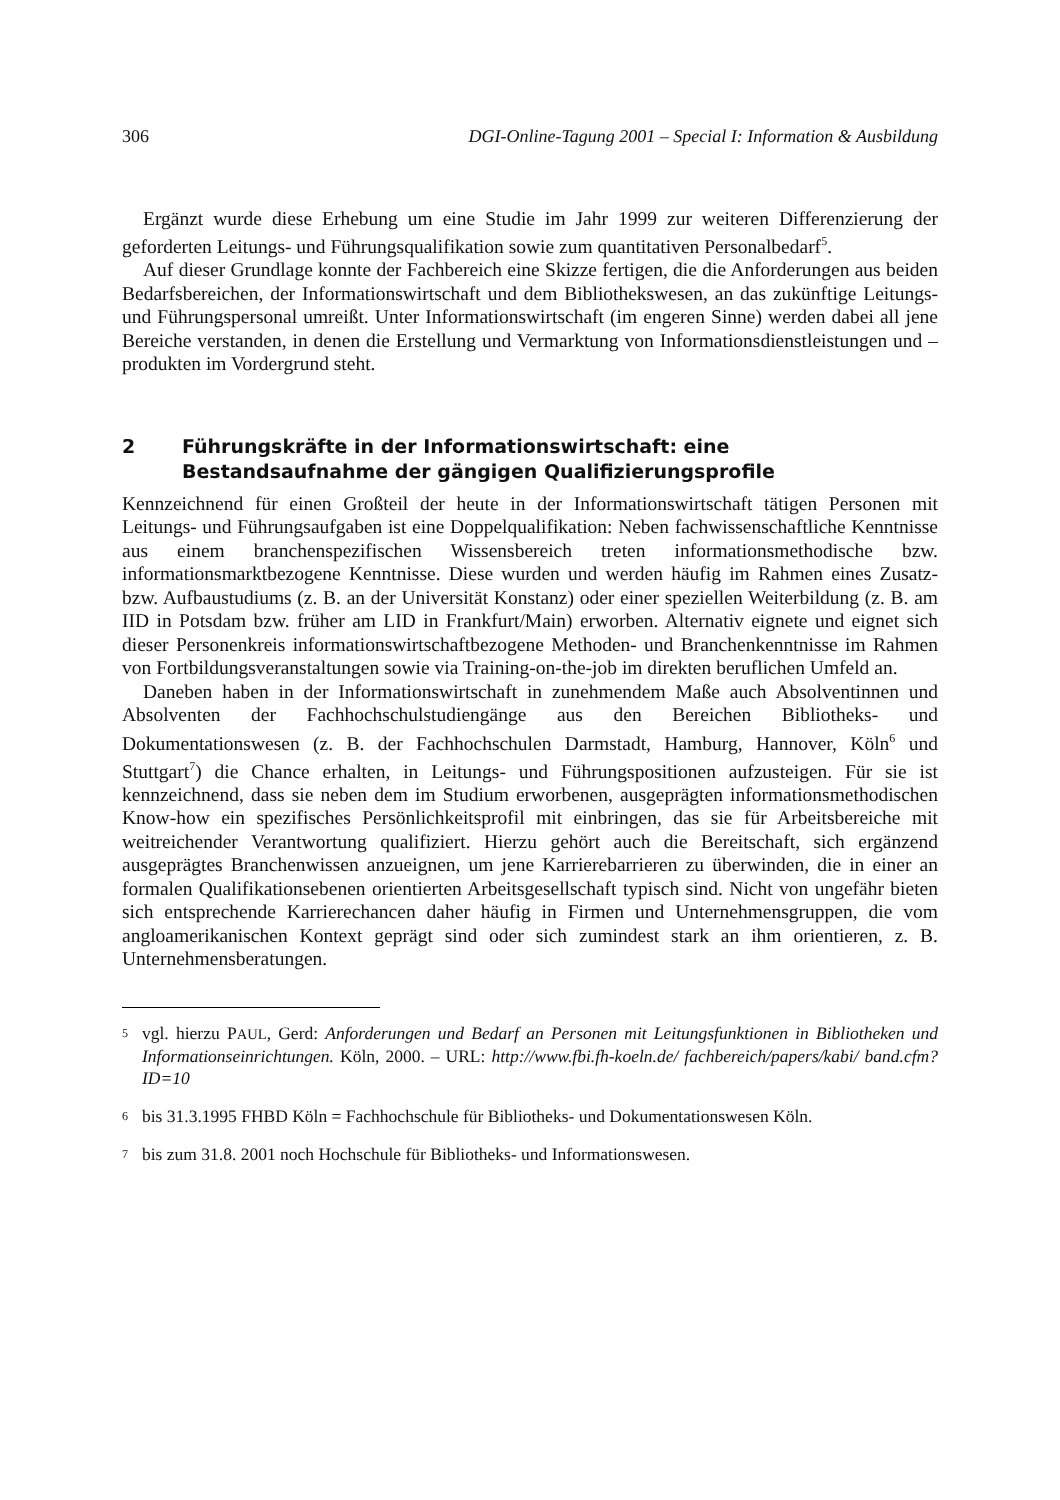306 DGI-Online-Tagung 2001 – Special I: Information & Ausbildung
Ergänzt wurde diese Erhebung um eine Studie im Jahr 1999 zur weiteren Differenzierung der geforderten Leitungs- und Führungsqualifikation sowie zum quantitativen Personalbedarf<sup>5</sup>.
Auf dieser Grundlage konnte der Fachbereich eine Skizze fertigen, die die Anforderungen aus beiden Bedarfsbereichen, der Informationswirtschaft und dem Bibliothekswesen, an das zukünftige Leitungs- und Führungspersonal umreißt. Unter Informationswirtschaft (im engeren Sinne) werden dabei all jene Bereiche verstanden, in denen die Erstellung und Vermarktung von Informationsdienstleistungen und –produkten im Vordergrund steht.
2 Führungskräfte in der Informationswirtschaft: eine Bestandsaufnahme der gängigen Qualifizierungsprofile
Kennzeichnend für einen Großteil der heute in der Informationswirtschaft tätigen Personen mit Leitungs- und Führungsaufgaben ist eine Doppelqualifikation: Neben fachwissenschaftliche Kenntnisse aus einem branchenspezifischen Wissensbereich treten informationsmethodische bzw. informationsmarktbezogene Kenntnisse. Diese wurden und werden häufig im Rahmen eines Zusatz- bzw. Aufbaustudiums (z. B. an der Universität Konstanz) oder einer speziellen Weiterbildung (z. B. am IID in Potsdam bzw. früher am LID in Frankfurt/Main) erworben. Alternativ eignete und eignet sich dieser Personenkreis informationswirtschaftbezogene Methoden- und Branchenkenntnisse im Rahmen von Fortbildungsveranstaltungen sowie via Training-on-the-job im direkten beruflichen Umfeld an.
Daneben haben in der Informationswirtschaft in zunehmendem Maße auch Absolventinnen und Absolventen der Fachhochschulstudiengänge aus den Bereichen Bibliotheks- und Dokumentationswesen (z. B. der Fachhochschulen Darmstadt, Hamburg, Hannover, Köln<sup>6</sup> und Stuttgart<sup>7</sup>) die Chance erhalten, in Leitungs- und Führungspositionen aufzusteigen. Für sie ist kennzeichnend, dass sie neben dem im Studium erworbenen, ausgeprägten informationsmethodischen Know-how ein spezifisches Persönlichkeitsprofil mit einbringen, das sie für Arbeitsbereiche mit weitreichender Verantwortung qualifiziert. Hierzu gehört auch die Bereitschaft, sich ergänzend ausgeprägtes Branchenwissen anzueignen, um jene Karrierebarrieren zu überwinden, die in einer an formalen Qualifikationsebenen orientierten Arbeitsgesellschaft typisch sind. Nicht von ungefähr bieten sich entsprechende Karrierechancen daher häufig in Firmen und Unternehmensgruppen, die vom angloamerikanischen Kontext geprägt sind oder sich zumindest stark an ihm orientieren, z. B. Unternehmensberatungen.
5 vgl. hierzu PAUL, Gerd: Anforderungen und Bedarf an Personen mit Leitungsfunktionen in Bibliotheken und Informationseinrichtungen. Köln, 2000. – URL: http://www.fbi.fh-koeln.de/ fachbereich/papers/kabi/ band.cfm?ID=10
6 bis 31.3.1995 FHBD Köln = Fachhochschule für Bibliotheks- und Dokumentationswesen Köln.
7 bis zum 31.8. 2001 noch Hochschule für Bibliotheks- und Informationswesen.